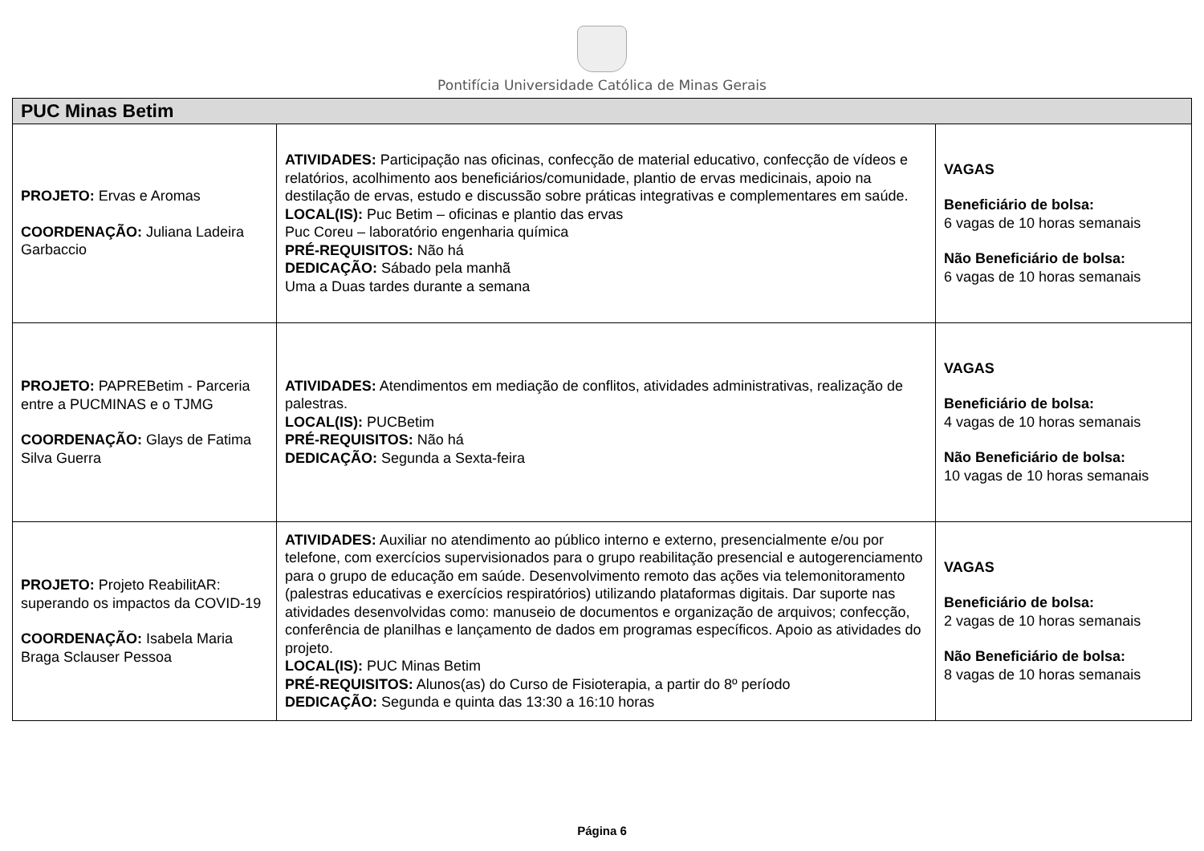Pontifícia Universidade Católica de Minas Gerais
| PUC Minas Betim | | |
| --- | --- | --- |
| PROJETO: Ervas e Aromas COORDENAÇÃO: Juliana Ladeira Garbaccio | ATIVIDADES: Participação nas oficinas, confecção de material educativo, confecção de vídeos e relatórios, acolhimento aos beneficiários/comunidade, plantio de ervas medicinais, apoio na destilação de ervas, estudo e discussão sobre práticas integrativas e complementares em saúde. LOCAL(IS): Puc Betim – oficinas e plantio das ervas Puc Coreu – laboratório engenharia química PRÉ-REQUISITOS: Não há DEDICAÇÃO: Sábado pela manhã Uma a Duas tardes durante a semana | VAGAS Beneficiário de bolsa: 6 vagas de 10 horas semanais Não Beneficiário de bolsa: 6 vagas de 10 horas semanais |
| PROJETO: PAPREBetim - Parceria entre a PUCMINAS e o TJMG COORDENAÇÃO: Glays de Fatima Silva Guerra | ATIVIDADES: Atendimentos em mediação de conflitos, atividades administrativas, realização de palestras. LOCAL(IS): PUCBetim PRÉ-REQUISITOS: Não há DEDICAÇÃO: Segunda a Sexta-feira | VAGAS Beneficiário de bolsa: 4 vagas de 10 horas semanais Não Beneficiário de bolsa: 10 vagas de 10 horas semanais |
| PROJETO: Projeto ReabilitAR: superando os impactos da COVID-19 COORDENAÇÃO: Isabela Maria Braga Sclauser Pessoa | ATIVIDADES: Auxiliar no atendimento ao público interno e externo, presencialmente e/ou por telefone, com exercícios supervisionados para o grupo reabilitação presencial e autogerenciamento para o grupo de educação em saúde. Desenvolvimento remoto das ações via telemonitoramento (palestras educativas e exercícios respiratórios) utilizando plataformas digitais. Dar suporte nas atividades desenvolvidas como: manuseio de documentos e organização de arquivos; confecção, conferência de planilhas e lançamento de dados em programas específicos. Apoio as atividades do projeto. LOCAL(IS): PUC Minas Betim PRÉ-REQUISITOS: Alunos(as) do Curso de Fisioterapia, a partir do 8º período DEDICAÇÃO: Segunda e quinta das 13:30 a 16:10 horas | VAGAS Beneficiário de bolsa: 2 vagas de 10 horas semanais Não Beneficiário de bolsa: 8 vagas de 10 horas semanais |
Página 6